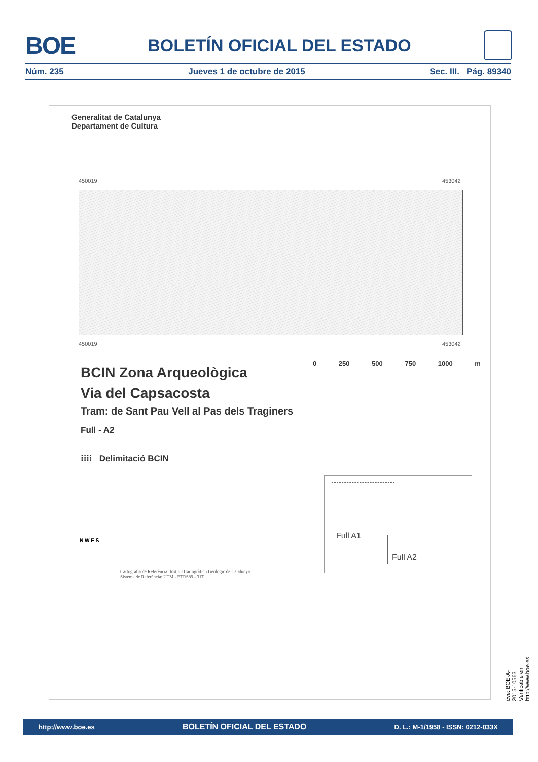BOE
BOLETÍN OFICIAL DEL ESTADO
Núm. 235 Jueves 1 de octubre de 2015 Sec. III. Pág. 89340
Generalitat de Catalunya
Departament de Cultura
450019 453042
450019 453042
0 250 500 750 1000 m
BCIN Zona Arqueològica
Via del Capsacosta
Tram: de Sant Pau Vell al Pas dels Traginers
Full - A2
⁞⁞⁞⁞ Delimitació BCIN
Full A1
Full A2
N W E S
Cartografia de Referència: Institut Cartogràfic i Geològic de Catalunya
Sistema de Referència: UTM - ETRS89 - 31T
cve: BOE-A-2015-10563
Verificable en http://www.boe.es
http://www.boe.es BOLETÍN OFICIAL DEL ESTADO D. L.: M-1/1958 - ISSN: 0212-033X